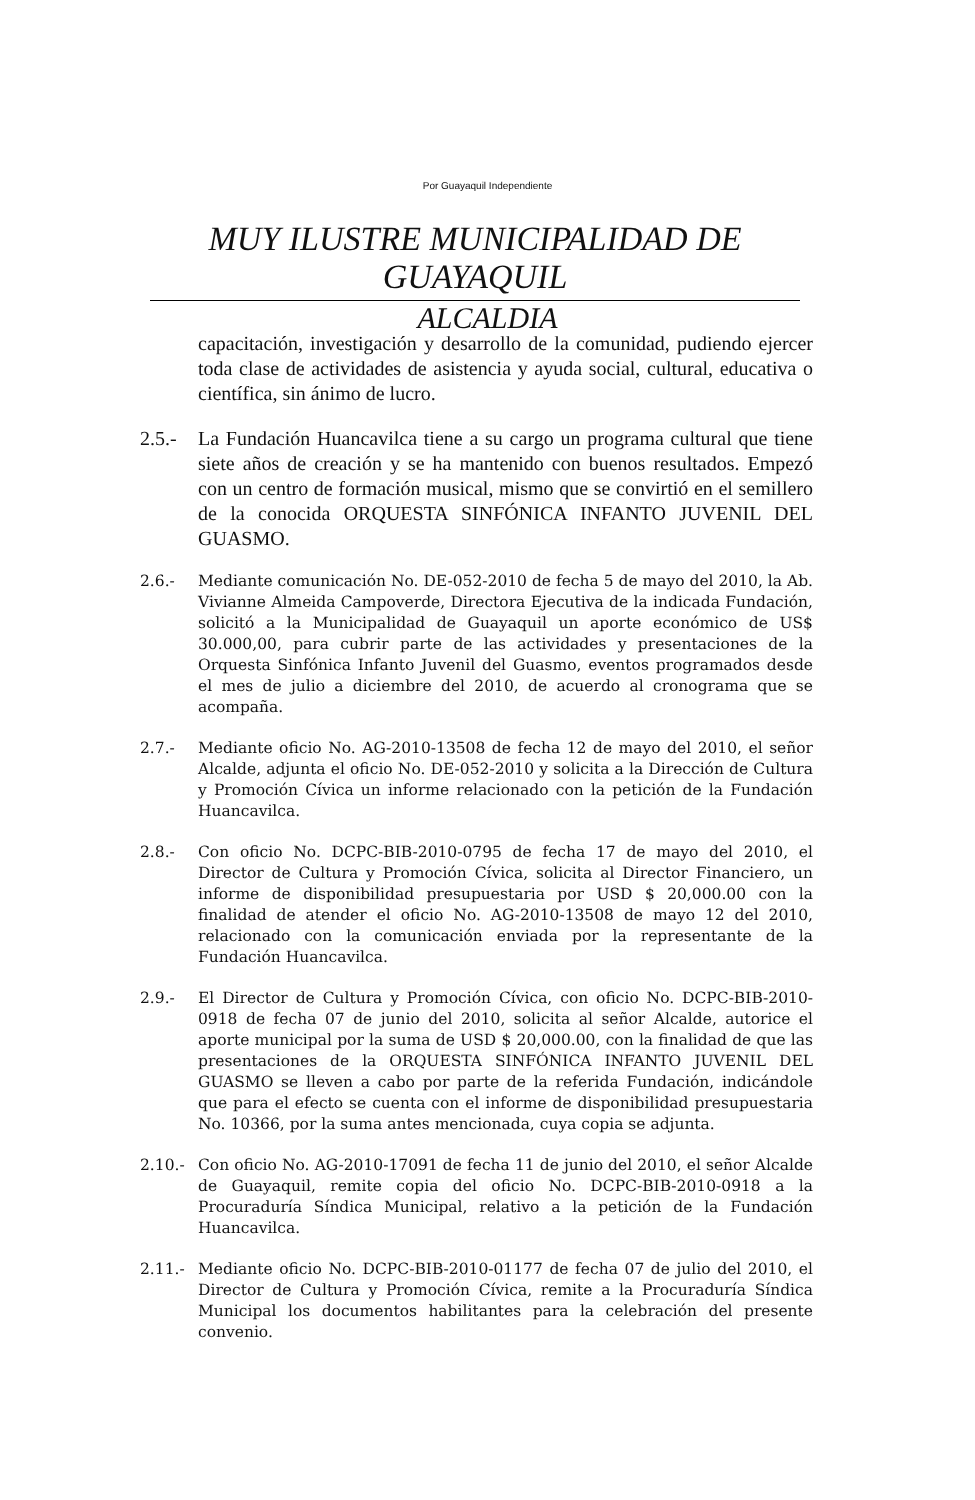Por Guayaquil Independiente
MUY ILUSTRE MUNICIPALIDAD DE GUAYAQUIL
ALCALDIA
capacitación, investigación y desarrollo de la comunidad, pudiendo ejercer toda clase de actividades de asistencia y ayuda social, cultural, educativa o científica, sin ánimo de lucro.
2.5.-
La Fundación Huancavilca tiene a su cargo un programa cultural que tiene siete años de creación y se ha mantenido con buenos resultados. Empezó con un centro de formación musical, mismo que se convirtió en el semillero de la conocida ORQUESTA SINFÓNICA INFANTO JUVENIL DEL GUASMO.
2.6.- Mediante comunicación No. DE-052-2010 de fecha 5 de mayo del 2010, la Ab. Vivianne Almeida Campoverde, Directora Ejecutiva de la indicada Fundación, solicitó a la Municipalidad de Guayaquil un aporte económico de US$ 30.000,00, para cubrir parte de las actividades y presentaciones de la Orquesta Sinfónica Infanto Juvenil del Guasmo, eventos programados desde el mes de julio a diciembre del 2010, de acuerdo al cronograma que se acompaña.
2.7.- Mediante oficio No. AG-2010-13508 de fecha 12 de mayo del 2010, el señor Alcalde, adjunta el oficio No. DE-052-2010 y solicita a la Dirección de Cultura y Promoción Cívica un informe relacionado con la petición de la Fundación Huancavilca.
2.8.- Con oficio No. DCPC-BIB-2010-0795 de fecha 17 de mayo del 2010, el Director de Cultura y Promoción Cívica, solicita al Director Financiero, un informe de disponibilidad presupuestaria por USD $ 20,000.00 con la finalidad de atender el oficio No. AG-2010-13508 de mayo 12 del 2010, relacionado con la comunicación enviada por la representante de la Fundación Huancavilca.
2.9.- El Director de Cultura y Promoción Cívica, con oficio No. DCPC-BIB-2010-0918 de fecha 07 de junio del 2010, solicita al señor Alcalde, autorice el aporte municipal por la suma de USD $ 20,000.00, con la finalidad de que las presentaciones de la ORQUESTA SINFÓNICA INFANTO JUVENIL DEL GUASMO se lleven a cabo por parte de la referida Fundación, indicándole que para el efecto se cuenta con el informe de disponibilidad presupuestaria No. 10366, por la suma antes mencionada, cuya copia se adjunta.
2.10.- Con oficio No. AG-2010-17091 de fecha 11 de junio del 2010, el señor Alcalde de Guayaquil, remite copia del oficio No. DCPC-BIB-2010-0918 a la Procuraduría Síndica Municipal, relativo a la petición de la Fundación Huancavilca.
2.11.- Mediante oficio No. DCPC-BIB-2010-01177 de fecha 07 de julio del 2010, el Director de Cultura y Promoción Cívica, remite a la Procuraduría Síndica Municipal los documentos habilitantes para la celebración del presente convenio.